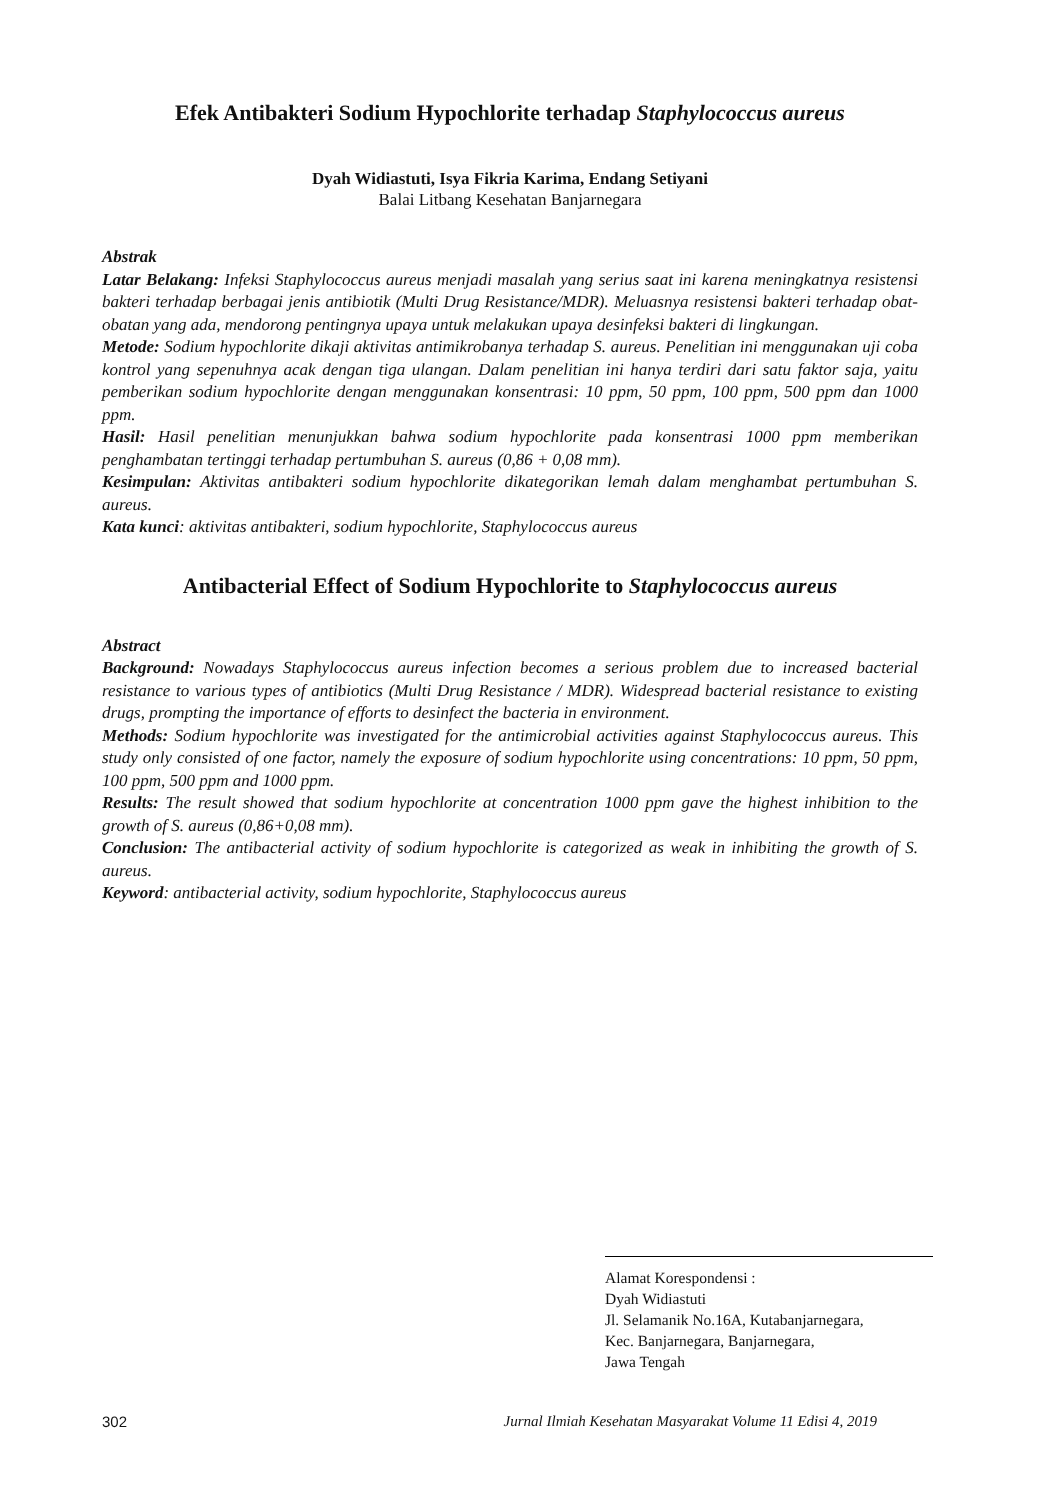Efek Antibakteri Sodium Hypochlorite terhadap Staphylococcus aureus
Dyah Widiastuti, Isya Fikria Karima, Endang Setiyani
Balai Litbang Kesehatan Banjarnegara
Abstrak
Latar Belakang: Infeksi Staphylococcus aureus menjadi masalah yang serius saat ini karena meningkatnya resistensi bakteri terhadap berbagai jenis antibiotik (Multi Drug Resistance/MDR). Meluasnya resistensi bakteri terhadap obat-obatan yang ada, mendorong pentingnya upaya untuk melakukan upaya desinfeksi bakteri di lingkungan.
Metode: Sodium hypochlorite dikaji aktivitas antimikrobanya terhadap S. aureus. Penelitian ini menggunakan uji coba kontrol yang sepenuhnya acak dengan tiga ulangan. Dalam penelitian ini hanya terdiri dari satu faktor saja, yaitu pemberikan sodium hypochlorite dengan menggunakan konsentrasi: 10 ppm, 50 ppm, 100 ppm, 500 ppm dan 1000 ppm.
Hasil: Hasil penelitian menunjukkan bahwa sodium hypochlorite pada konsentrasi 1000 ppm memberikan penghambatan tertinggi terhadap pertumbuhan S. aureus (0,86 + 0,08 mm).
Kesimpulan: Aktivitas antibakteri sodium hypochlorite dikategorikan lemah dalam menghambat pertumbuhan S. aureus.
Kata kunci: aktivitas antibakteri, sodium hypochlorite, Staphylococcus aureus
Antibacterial Effect of Sodium Hypochlorite to Staphylococcus aureus
Abstract
Background: Nowadays Staphylococcus aureus infection becomes a serious problem due to increased bacterial resistance to various types of antibiotics (Multi Drug Resistance / MDR). Widespread bacterial resistance to existing drugs, prompting the importance of efforts to desinfect the bacteria in environment.
Methods: Sodium hypochlorite was investigated for the antimicrobial activities against Staphylococcus aureus. This study only consisted of one factor, namely the exposure of sodium hypochlorite using concentrations: 10 ppm, 50 ppm, 100 ppm, 500 ppm and 1000 ppm.
Results: The result showed that sodium hypochlorite at concentration 1000 ppm gave the highest inhibition to the growth of S. aureus (0,86+0,08 mm).
Conclusion: The antibacterial activity of sodium hypochlorite is categorized as weak in inhibiting the growth of S. aureus.
Keyword: antibacterial activity, sodium hypochlorite, Staphylococcus aureus
Alamat Korespondensi :
Dyah Widiastuti
Jl. Selamanik No.16A, Kutabanjarnegara,
Kec. Banjarnegara, Banjarnegara,
Jawa Tengah
302 Jurnal Ilmiah Kesehatan Masyarakat Volume 11 Edisi 4, 2019